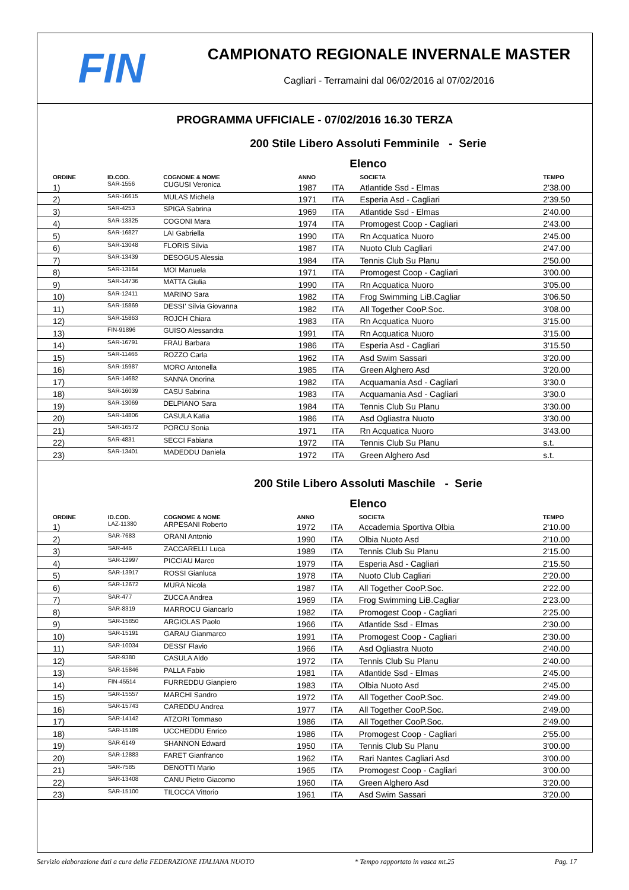FIN
CAMPIONATO REGIONALE INVERNALE MASTER
Cagliari - Terramaini dal 06/02/2016 al 07/02/2016
PROGRAMMA UFFICIALE - 07/02/2016 16.30 TERZA
200 Stile Libero Assoluti Femminile - Serie
Elenco
| ORDINE | ID.COD. | COGNOME & NOME | ANNO | | SOCIETA | TEMPO |
| --- | --- | --- | --- | --- | --- | --- |
| 1) | SAR-1556 | CUGUSI Veronica | 1987 | ITA | Atlantide Ssd - Elmas | 2'38.00 |
| 2) | SAR-16615 | MULAS Michela | 1971 | ITA | Esperia Asd - Cagliari | 2'39.50 |
| 3) | SAR-4253 | SPIGA Sabrina | 1969 | ITA | Atlantide Ssd - Elmas | 2'40.00 |
| 4) | SAR-13325 | COGONI Mara | 1974 | ITA | Promogest Coop - Cagliari | 2'43.00 |
| 5) | SAR-16827 | LAI Gabriella | 1990 | ITA | Rn Acquatica Nuoro | 2'45.00 |
| 6) | SAR-13048 | FLORIS Silvia | 1987 | ITA | Nuoto Club Cagliari | 2'47.00 |
| 7) | SAR-13439 | DESOGUS Alessia | 1984 | ITA | Tennis Club Su Planu | 2'50.00 |
| 8) | SAR-13164 | MOI Manuela | 1971 | ITA | Promogest Coop - Cagliari | 3'00.00 |
| 9) | SAR-14736 | MATTA Giulia | 1990 | ITA | Rn Acquatica Nuoro | 3'05.00 |
| 10) | SAR-12411 | MARINO Sara | 1982 | ITA | Frog Swimming LiB.Cagliar | 3'06.50 |
| 11) | SAR-15869 | DESSI' Silvia Giovanna | 1982 | ITA | All Together CooP.Soc. | 3'08.00 |
| 12) | SAR-15863 | ROJCH Chiara | 1983 | ITA | Rn Acquatica Nuoro | 3'15.00 |
| 13) | FIN-91896 | GUISO Alessandra | 1991 | ITA | Rn Acquatica Nuoro | 3'15.00 |
| 14) | SAR-16791 | FRAU Barbara | 1986 | ITA | Esperia Asd - Cagliari | 3'15.50 |
| 15) | SAR-11466 | ROZZO Carla | 1962 | ITA | Asd Swim Sassari | 3'20.00 |
| 16) | SAR-15987 | MORO Antonella | 1985 | ITA | Green Alghero Asd | 3'20.00 |
| 17) | SAR-14682 | SANNA Onorina | 1982 | ITA | Acquamania Asd - Cagliari | 3'30.0 |
| 18) | SAR-16039 | CASU Sabrina | 1983 | ITA | Acquamania Asd - Cagliari | 3'30.0 |
| 19) | SAR-13069 | DELPIANO Sara | 1984 | ITA | Tennis Club Su Planu | 3'30.00 |
| 20) | SAR-14806 | CASULA Katia | 1986 | ITA | Asd Ogliastra Nuoto | 3'30.00 |
| 21) | SAR-16572 | PORCU Sonia | 1971 | ITA | Rn Acquatica Nuoro | 3'43.00 |
| 22) | SAR-4831 | SECCI Fabiana | 1972 | ITA | Tennis Club Su Planu | s.t. |
| 23) | SAR-13401 | MADEDDU Daniela | 1972 | ITA | Green Alghero Asd | s.t. |
200 Stile Libero Assoluti Maschile - Serie
Elenco
| ORDINE | ID.COD. | COGNOME & NOME | ANNO | | SOCIETA | TEMPO |
| --- | --- | --- | --- | --- | --- | --- |
| 1) | LAZ-11380 | ARPESANI Roberto | 1972 | ITA | Accademia Sportiva Olbia | 2'10.00 |
| 2) | SAR-7683 | ORANI Antonio | 1990 | ITA | Olbia Nuoto Asd | 2'10.00 |
| 3) | SAR-446 | ZACCARELLI Luca | 1989 | ITA | Tennis Club Su Planu | 2'15.00 |
| 4) | SAR-12997 | PICCIAU Marco | 1979 | ITA | Esperia Asd - Cagliari | 2'15.50 |
| 5) | SAR-13917 | ROSSI Gianluca | 1978 | ITA | Nuoto Club Cagliari | 2'20.00 |
| 6) | SAR-12672 | MURA Nicola | 1987 | ITA | All Together CooP.Soc. | 2'22.00 |
| 7) | SAR-477 | ZUCCA Andrea | 1969 | ITA | Frog Swimming LiB.Cagliar | 2'23.00 |
| 8) | SAR-8319 | MARROCU Giancarlo | 1982 | ITA | Promogest Coop - Cagliari | 2'25.00 |
| 9) | SAR-15850 | ARGIOLAS Paolo | 1966 | ITA | Atlantide Ssd - Elmas | 2'30.00 |
| 10) | SAR-15191 | GARAU Gianmarco | 1991 | ITA | Promogest Coop - Cagliari | 2'30.00 |
| 11) | SAR-10034 | DESSI' Flavio | 1966 | ITA | Asd Ogliastra Nuoto | 2'40.00 |
| 12) | SAR-9380 | CASULA Aldo | 1972 | ITA | Tennis Club Su Planu | 2'40.00 |
| 13) | SAR-15846 | PALLA Fabio | 1981 | ITA | Atlantide Ssd - Elmas | 2'45.00 |
| 14) | FIN-45514 | FURREDDU Gianpiero | 1983 | ITA | Olbia Nuoto Asd | 2'45.00 |
| 15) | SAR-15557 | MARCHI Sandro | 1972 | ITA | All Together CooP.Soc. | 2'49.00 |
| 16) | SAR-15743 | CAREDDU Andrea | 1977 | ITA | All Together CooP.Soc. | 2'49.00 |
| 17) | SAR-14142 | ATZORI Tommaso | 1986 | ITA | All Together CooP.Soc. | 2'49.00 |
| 18) | SAR-15189 | UCCHEDDU Enrico | 1986 | ITA | Promogest Coop - Cagliari | 2'55.00 |
| 19) | SAR-6149 | SHANNON Edward | 1950 | ITA | Tennis Club Su Planu | 3'00.00 |
| 20) | SAR-12883 | FARET Gianfranco | 1962 | ITA | Rari Nantes Cagliari Asd | 3'00.00 |
| 21) | SAR-7585 | DENOTTI Mario | 1965 | ITA | Promogest Coop - Cagliari | 3'00.00 |
| 22) | SAR-13408 | CANU Pietro Giacomo | 1960 | ITA | Green Alghero Asd | 3'20.00 |
| 23) | SAR-15100 | TILOCCA Vittorio | 1961 | ITA | Asd Swim Sassari | 3'20.00 |
Servizio elaborazione dati a cura della FEDERAZIONE ITALIANA NUOTO * Tempo rapportato in vasca mt.25 Pag. 17